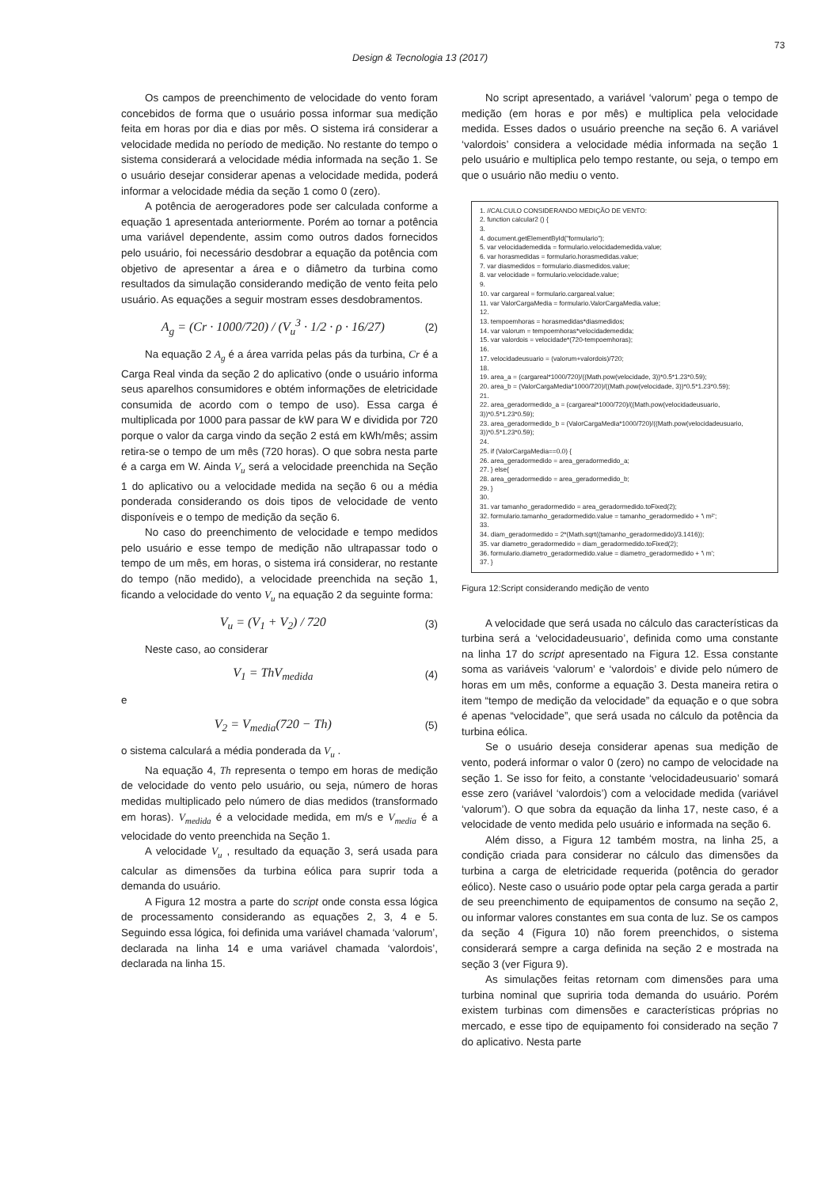73
Design & Tecnologia 13 (2017)
Os campos de preenchimento de velocidade do vento foram concebidos de forma que o usuário possa informar sua medição feita em horas por dia e dias por mês. O sistema irá considerar a velocidade medida no período de medição. No restante do tempo o sistema considerará a velocidade média informada na seção 1. Se o usuário desejar considerar apenas a velocidade medida, poderá informar a velocidade média da seção 1 como 0 (zero).
A potência de aerogeradores pode ser calculada conforme a equação 1 apresentada anteriormente. Porém ao tornar a potência uma variável dependente, assim como outros dados fornecidos pelo usuário, foi necessário desdobrar a equação da potência com objetivo de apresentar a área e o diâmetro da turbina como resultados da simulação considerando medição de vento feita pelo usuário. As equações a seguir mostram esses desdobramentos.
A<sub>g</sub> = (Cr · 1000/720) / (V<sub>u</sub><sup>3</sup> · 1/2 · ρ · 16/27) (2)
Na equação 2 A<sub>g</sub> é a área varrida pelas pás da turbina, Cr é a Carga Real vinda da seção 2 do aplicativo (onde o usuário informa seus aparelhos consumidores e obtém informações de eletricidade consumida de acordo com o tempo de uso). Essa carga é multiplicada por 1000 para passar de kW para W e dividida por 720 porque o valor da carga vindo da seção 2 está em kWh/mês; assim retira-se o tempo de um mês (720 horas). O que sobra nesta parte é a carga em W. Ainda V<sub>u</sub> será a velocidade preenchida na Seção 1 do aplicativo ou a velocidade medida na seção 6 ou a média ponderada considerando os dois tipos de velocidade de vento disponíveis e o tempo de medição da seção 6.
No caso do preenchimento de velocidade e tempo medidos pelo usuário e esse tempo de medição não ultrapassar todo o tempo de um mês, em horas, o sistema irá considerar, no restante do tempo (não medido), a velocidade preenchida na seção 1, ficando a velocidade do vento V<sub>u</sub> na equação 2 da seguinte forma:
V<sub>u</sub> = (V<sub>1</sub> + V<sub>2</sub>) / 720 (3)
Neste caso, ao considerar
V<sub>1</sub> = ThV<sub>medida</sub> (4)
e
V<sub>2</sub> = V<sub>media</sub>(720 − Th) (5)
o sistema calculará a média ponderada da V<sub>u</sub> .
Na equação 4, Th representa o tempo em horas de medição de velocidade do vento pelo usuário, ou seja, número de horas medidas multiplicado pelo número de dias medidos (transformado em horas). V<sub>medida</sub> é a velocidade medida, em m/s e V<sub>media</sub> é a velocidade do vento preenchida na Seção 1.
A velocidade V<sub>u</sub> , resultado da equação 3, será usada para calcular as dimensões da turbina eólica para suprir toda a demanda do usuário.
A Figura 12 mostra a parte do script onde consta essa lógica de processamento considerando as equações 2, 3, 4 e 5. Seguindo essa lógica, foi definida uma variável chamada ‘valorum’, declarada na linha 14 e uma variável chamada ‘valordois’, declarada na linha 15.
No script apresentado, a variável ‘valorum’ pega o tempo de medição (em horas e por mês) e multiplica pela velocidade medida. Esses dados o usuário preenche na seção 6. A variável ‘valordois’ considera a velocidade média informada na seção 1 pelo usuário e multiplica pelo tempo restante, ou seja, o tempo em que o usuário não mediu o vento.
1. //CALCULO CONSIDERANDO MEDIÇÃO DE VENTO:
2. function calcular2 () {
3.
4. document.getElementById("formulario");
5. var velocidademedida = formulario.velocidademedida.value;
6. var horasmedidas = formulario.horasmedidas.value;
7. var diasmedidos = formulario.diasmedidos.value;
8. var velocidade = formulario.velocidade.value;
9.
10. var cargareal = formulario.cargareal.value;
11. var ValorCargaMedia = formulario.ValorCargaMedia.value;
12.
13. tempoemhoras = horasmedidas*diasmedidos;
14. var valorum = tempoemhoras*velocidademedida;
15. var valordois = velocidade*(720-tempoemhoras);
16.
17. velocidadeusuario = (valorum+valordois)/720;
18.
19. area_a = (cargareal*1000/720)/((Math.pow(velocidade, 3))*0.5*1.23*0.59);
20. area_b = (ValorCargaMedia*1000/720)/((Math.pow(velocidade, 3))*0.5*1.23*0.59);
21.
22. area_geradormedido_a = (cargareal*1000/720)/((Math.pow(velocidadeusuario, 3))*0.5*1.23*0.59);
23. area_geradormedido_b = (ValorCargaMedia*1000/720)/((Math.pow(velocidadeusuario, 3))*0.5*1.23*0.59);
24.
25. if (ValorCargaMedia==0.0) {
26. area_geradormedido = area_geradormedido_a;
27. } else{
28. area_geradormedido = area_geradormedido_b;
29. }
30.
31. var tamanho_geradormedido = area_geradormedido.toFixed(2);
32. formulario.tamanho_geradormedido.value = tamanho_geradormedido + '\ m²';
33.
34. diam_geradormedido = 2*(Math.sqrt((tamanho_geradormedido)/3.1416));
35. var diametro_geradormedido = diam_geradormedido.toFixed(2);
36. formulario.diametro_geradormedido.value = diametro_geradormedido + '\ m';
37. }
Figura 12:Script considerando medição de vento
A velocidade que será usada no cálculo das características da turbina será a ‘velocidadeusuario’, definida como uma constante na linha 17 do script apresentado na Figura 12. Essa constante soma as variáveis ‘valorum’ e ‘valordois’ e divide pelo número de horas em um mês, conforme a equação 3. Desta maneira retira o item “tempo de medição da velocidade” da equação e o que sobra é apenas “velocidade”, que será usada no cálculo da potência da turbina eólica.
Se o usuário deseja considerar apenas sua medição de vento, poderá informar o valor 0 (zero) no campo de velocidade na seção 1. Se isso for feito, a constante ‘velocidadeusuario’ somará esse zero (variável ‘valordois’) com a velocidade medida (variável ‘valorum’). O que sobra da equação da linha 17, neste caso, é a velocidade de vento medida pelo usuário e informada na seção 6.
Além disso, a Figura 12 também mostra, na linha 25, a condição criada para considerar no cálculo das dimensões da turbina a carga de eletricidade requerida (potência do gerador eólico). Neste caso o usuário pode optar pela carga gerada a partir de seu preenchimento de equipamentos de consumo na seção 2, ou informar valores constantes em sua conta de luz. Se os campos da seção 4 (Figura 10) não forem preenchidos, o sistema considerará sempre a carga definida na seção 2 e mostrada na seção 3 (ver Figura 9).
As simulações feitas retornam com dimensões para uma turbina nominal que supriria toda demanda do usuário. Porém existem turbinas com dimensões e características próprias no mercado, e esse tipo de equipamento foi considerado na seção 7 do aplicativo. Nesta parte